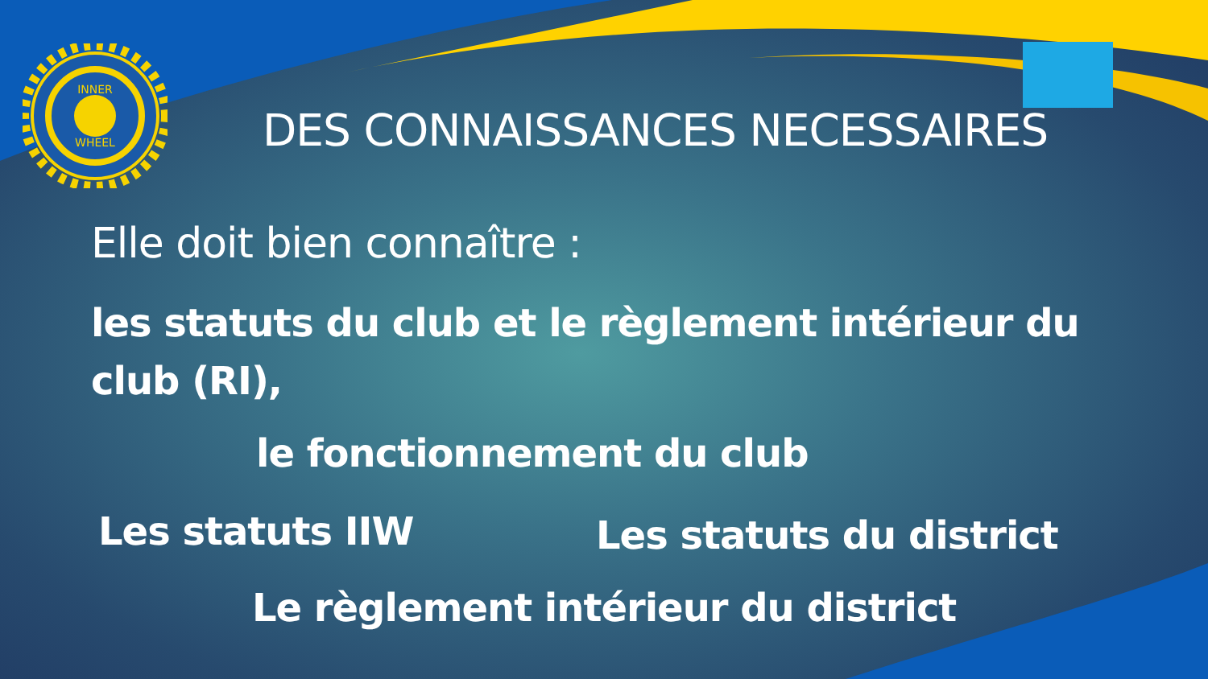INNER
WHEEL
DES CONNAISSANCES NECESSAIRES
Elle doit bien connaître :
les statuts du club et le règlement intérieur du club (RI),
le fonctionnement du club
Les statuts IIW Les statuts du district
Le règlement intérieur du district